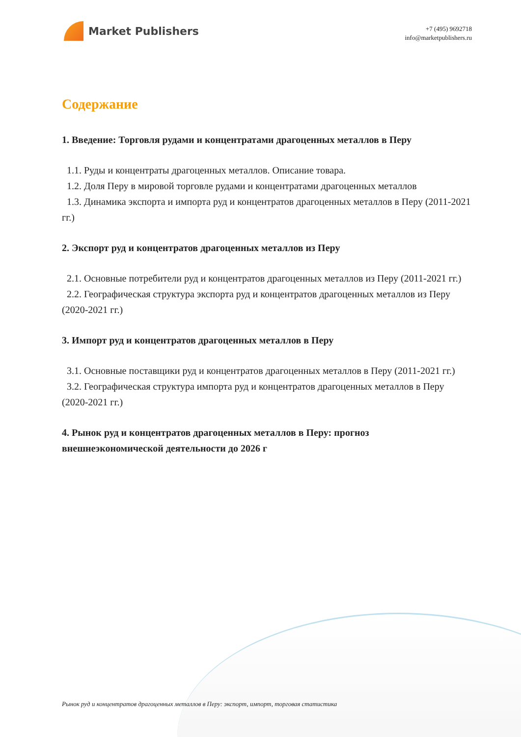Market Publishers
+7 (495) 9692718
info@marketpublishers.ru
Содержание
1. Введение: Торговля рудами и концентратами драгоценных металлов в Перу
1.1. Руды и концентраты драгоценных металлов. Описание товара.
1.2. Доля Перу в мировой торговле рудами и концентратами драгоценных металлов
1.3. Динамика экспорта и импорта руд и концентратов драгоценных металлов в Перу (2011-2021 гг.)
2. Экспорт руд и концентратов драгоценных металлов из Перу
2.1. Основные потребители руд и концентратов драгоценных металлов из Перу (2011-2021 гг.)
2.2. Географическая структура экспорта руд и концентратов драгоценных металлов из Перу (2020-2021 гг.)
3. Импорт руд и концентратов драгоценных металлов в Перу
3.1. Основные поставщики руд и концентратов драгоценных металлов в Перу (2011-2021 гг.)
3.2. Географическая структура импорта руд и концентратов драгоценных металлов в Перу (2020-2021 гг.)
4. Рынок руд и концентратов драгоценных металлов в Перу: прогноз внешнеэкономической деятельности до 2026 г
Рынок руд и концентратов драгоценных металлов в Перу: экспорт, импорт, торговая статистика